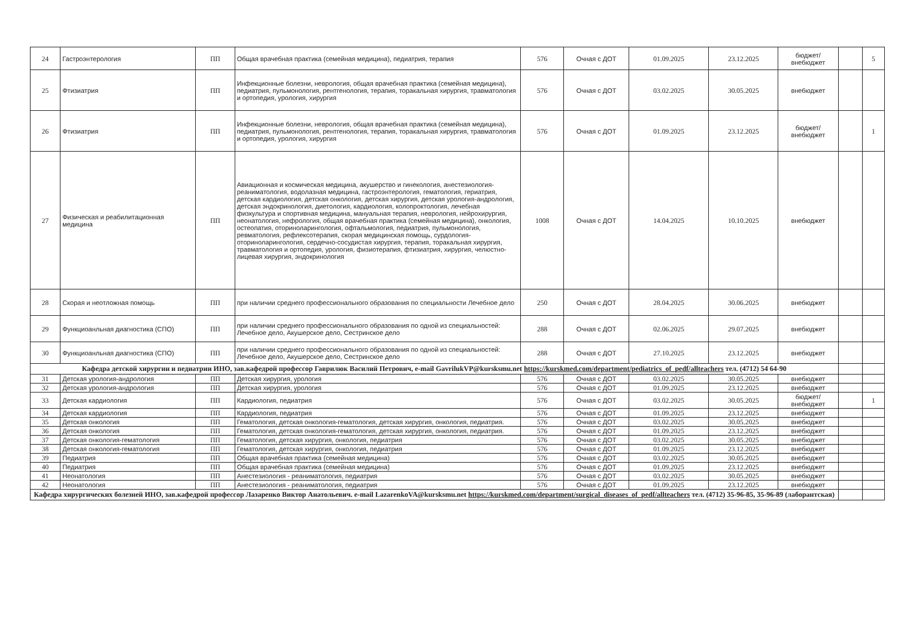| 24 | Гастроэнтерология | ПП | Общая врачебная практика (семейная медицина), педиатрия, терапия | 576 | Очная с ДОТ | 01.09.2025 | 23.12.2025 | бюджет/ внебюджет | | 5 |
| 25 | Фтизиатрия | ПП | Инфекционные болезни, неврология, общая врачебная практика (семейная медицина), педиатрия, пульмонология, рентгенология, терапия, торакальная хирургия, травматология и ортопедия, урология, хирургия | 576 | Очная с ДОТ | 03.02.2025 | 30.05.2025 | внебюджет | | |
| 26 | Фтизиатрия | ПП | Инфекционные болезни, неврология, общая врачебная практика (семейная медицина), педиатрия, пульмонология, рентгенология, терапия, торакальная хирургия, травматология и ортопедия, урология, хирургия | 576 | Очная с ДОТ | 01.09.2025 | 23.12.2025 | бюджет/ внебюджет | | 1 |
| 27 | Физическая и реабилитационная медицина | ПП | Авиационная и космическая медицина, акушерство и гинекология, анестезиология-реаниматология, водолазная медицина, гастроэнтерология, гематология, гериатрия, детская кардиология, детская онкология, детская хирургия, детская урология-андрология, детская эндокринология, диетология, кардиология, колопроктология, лечебная физкультура и спортивная медицина, мануальная терапия, неврология, нейрохирургия, неонатология, нефрология, общая врачебная практика (семейная медицина), онкология, остеопатия, оториноларингология, офтальмология, педиатрия, пульмонология, ревматология, рефлексотерапия, скорая медицинская помощь, сурдология-оториноларингология, сердечно-сосудистая хирургия, терапия, торакальная хирургия, травматология и ортопедия, урология, физиотерапия, фтизиатрия, хирургия, челюстно-лицевая хирургия, эндокринология | 1008 | Очная с ДОТ | 14.04.2025 | 10.10.2025 | внебюджет | | |
| 28 | Скорая и неотложная помощь | ПП | при наличии среднего профессионального образования по специальности Лечебное дело | 250 | Очная с ДОТ | 28.04.2025 | 30.06.2025 | внебюджет | | |
| 29 | Функциоанльная диагностика (СПО) | ПП | при наличии среднего профессионального образования по одной из специальностей: Лечебное дело, Акушерское дело, Сестринское дело | 288 | Очная с ДОТ | 02.06.2025 | 29.07.2025 | внебюджет | | |
| 30 | Функциоанльная диагностика (СПО) | ПП | при наличии среднего профессионального образования по одной из специальностей: Лечебное дело, Акушерское дело, Сестринское дело | 288 | Очная с ДОТ | 27.10.2025 | 23.12.2025 | внебюджет | | |
| Кафедра детской хирургии и педиатрии ИНО, зав.кафедрой профессор Гаврилюк Василий Петрович, e-mail GavrilukVP@kursksmu.net https://kurskmed.com/department/pediatrics_of_pedf/allteachers тел. (4712) 54 64-90 | | | | | | | | | | |
| 31 | Детская урология-андрология | ПП | Детская хирургия, урология | 576 | Очная с ДОТ | 03.02.2025 | 30.05.2025 | внебюджет | | |
| 32 | Детская урология-андрология | ПП | Детская хирургия, урология | 576 | Очная с ДОТ | 01.09.2025 | 23.12.2025 | внебюджет | | |
| 33 | Детская кардиология | ПП | Кардиология, педиатрия | 576 | Очная с ДОТ | 03.02.2025 | 30.05.2025 | бюджет/ внебюджет | | 1 |
| 34 | Детская кардиология | ПП | Кардиология, педиатрия | 576 | Очная с ДОТ | 01.09.2025 | 23.12.2025 | внебюджет | | |
| 35 | Детская онкология | ПП | Гематология, детская онкология-гематология, детская хирургия, онкология, педиатрия. | 576 | Очная с ДОТ | 03.02.2025 | 30.05.2025 | внебюджет | | |
| 36 | Детская онкология | ПП | Гематология, детская онкология-гематология, детская хирургия, онкология, педиатрия. | 576 | Очная с ДОТ | 01.09.2025 | 23.12.2025 | внебюджет | | |
| 37 | Детская онкология-гематология | ПП | Гематология, детская хирургия, онкология, педиатрия | 576 | Очная с ДОТ | 03.02.2025 | 30.05.2025 | внебюджет | | |
| 38 | Детская онкология-гематология | ПП | Гематология, детская хирургия, онкология, педиатрия | 576 | Очная с ДОТ | 01.09.2025 | 23.12.2025 | внебюджет | | |
| 39 | Педиатрия | ПП | Общая врачебная практика (семейная медицина) | 576 | Очная с ДОТ | 03.02.2025 | 30.05.2025 | внебюджет | | |
| 40 | Педиатрия | ПП | Общая врачебная практика (семейная медицина) | 576 | Очная с ДОТ | 01.09.2025 | 23.12.2025 | внебюджет | | |
| 41 | Неонатология | ПП | Анестезиология - реаниматология, педиатрия | 576 | Очная с ДОТ | 03.02.2025 | 30.05.2025 | внебюджет | | |
| 42 | Неонатология | ПП | Анестезиология - реаниматология, педиатрия | 576 | Очная с ДОТ | 01.09.2025 | 23.12.2025 | внебюджет | | |
| Кафедра хирургических болезней ИНО, зав.кафедрой профессор Лазаренко Виктор Анатольевич. e-mail LazarenkoVA@kursksmu.net https://kurskmed.com/department/surgical_diseases_of_pedf/allteachers тел. (4712) 35-96-85, 35-96-89 (лаборантская) | | | | | | | | | | |